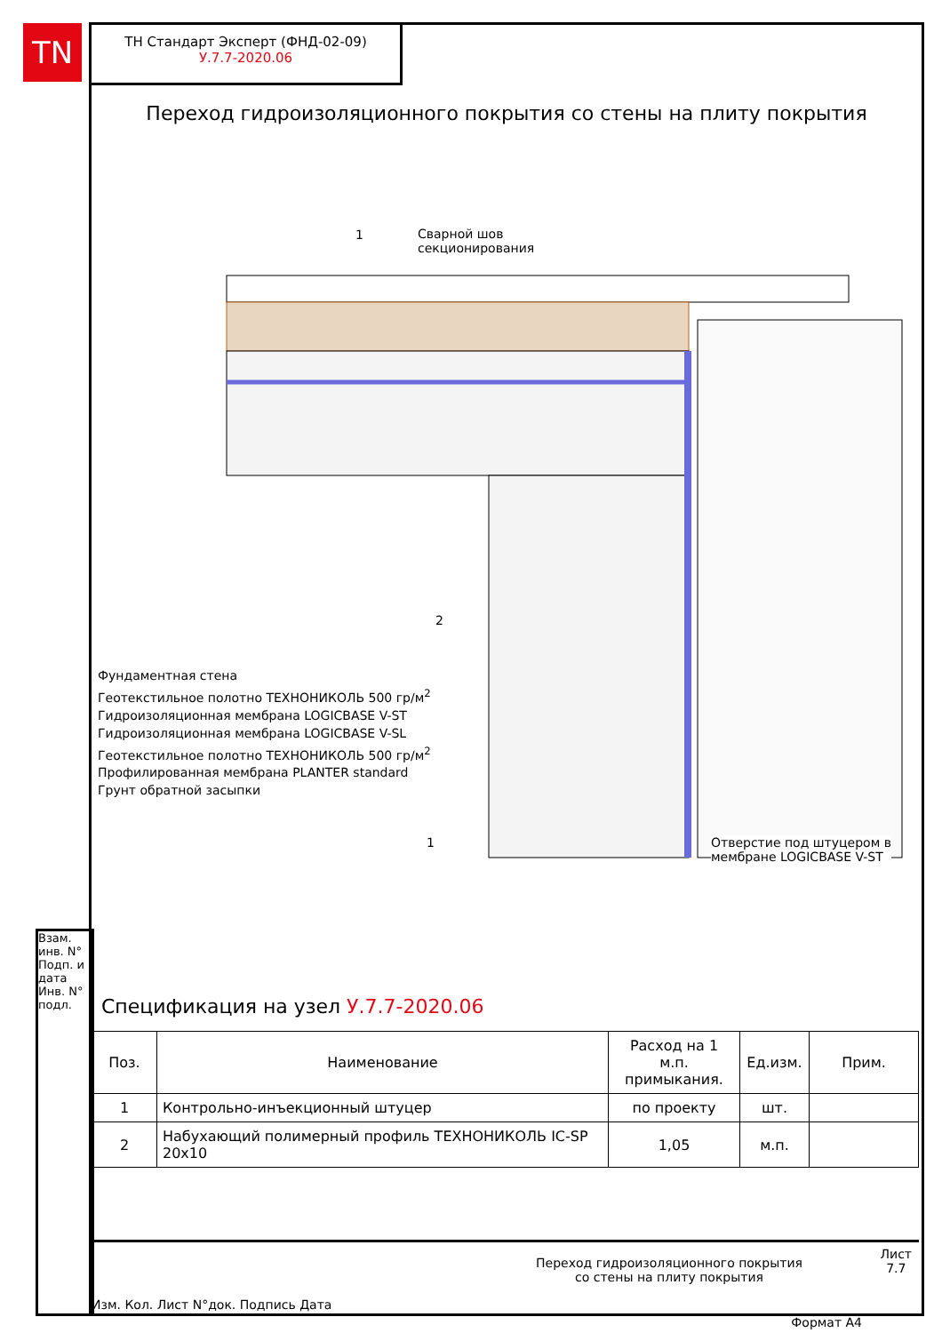TN
ТН Стандарт Эксперт (ФНД-02-09)
У.7.7-2020.06
Переход гидроизоляционного покрытия со стены на плиту покрытия
1
Сварной шов
секционирования
2
Фундаментная стена
Геотекстильное полотно ТЕХНОНИКОЛЬ 500 гр/м<sup>2</sup>
Гидроизоляционная мембрана LOGICBASE V-ST
Гидроизоляционная мембрана LOGICBASE V-SL
Геотекстильное полотно ТЕХНОНИКОЛЬ 500 гр/м<sup>2</sup>
Профилированная мембрана PLANTER standard
Грунт обратной засыпки
1
Отверстие под штуцером в
мембране LOGICBASE V-ST
Спецификация на узел У.7.7-2020.06
| Поз. | Наименование | Расход на 1 м.п. примыкания. | Ед.изм. | Прим. |
| --- | --- | --- | --- | --- |
| 1 | Контрольно-инъекционный штуцер | по проекту | шт. | |
| 2 | Набухающий полимерный профиль ТЕХНОНИКОЛЬ IC-SP 20x10 | 1,05 | м.п. | |
Взам. инв. N°
Подп. и дата
Инв. N° подл.
Изм. Кол. Лист N°док. Подпись Дата
Переход гидроизоляционного покрытия
со стены на плиту покрытия
Лист
7.7
Формат А4